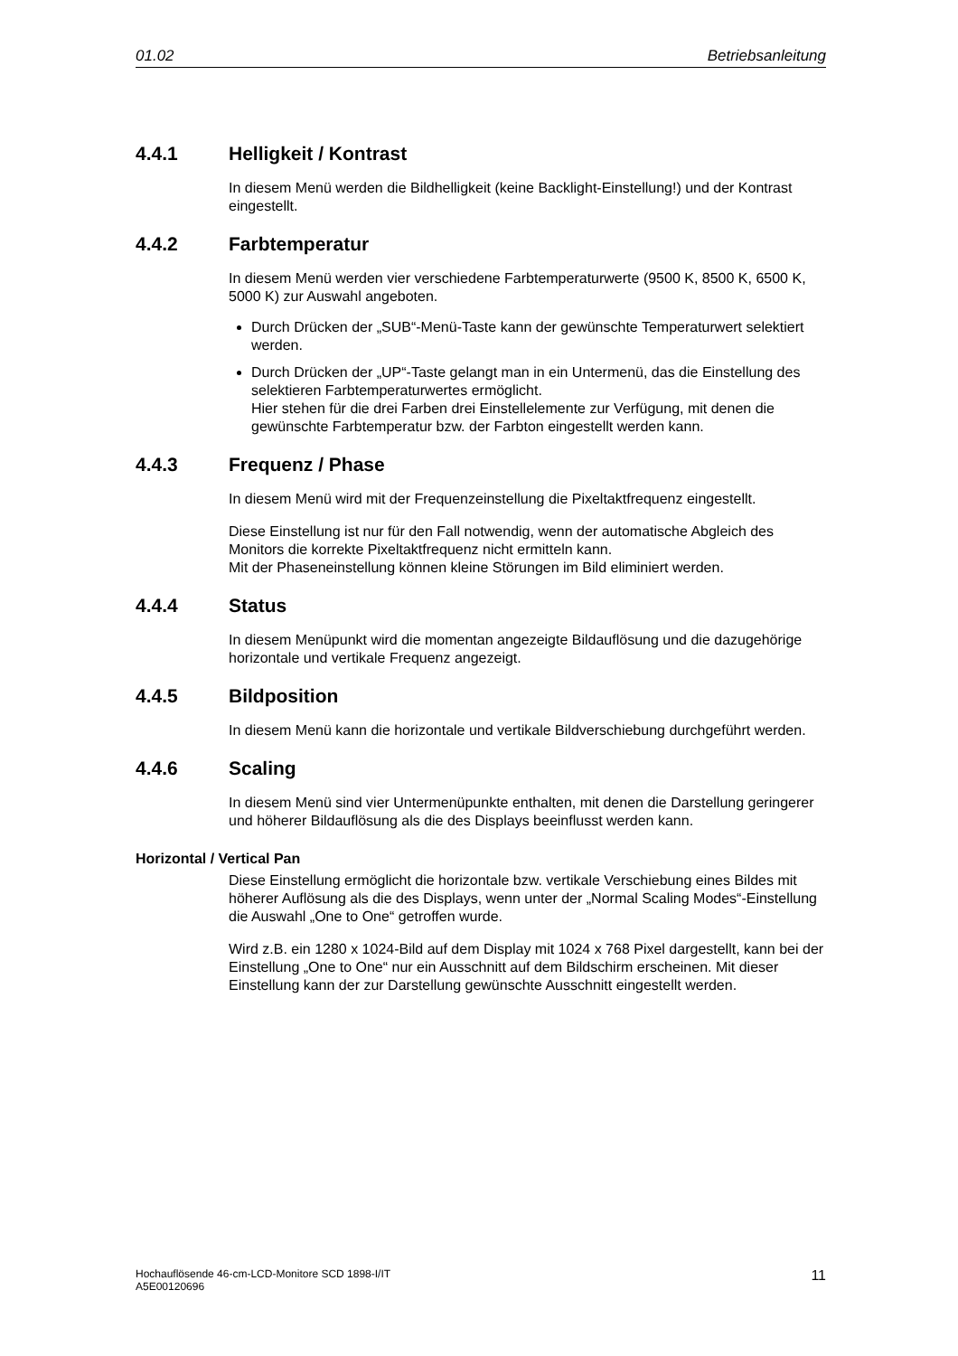01.02 Betriebsanleitung
4.4.1 Helligkeit / Kontrast
In diesem Menü werden die Bildhelligkeit (keine Backlight-Einstellung!) und der Kontrast eingestellt.
4.4.2 Farbtemperatur
In diesem Menü werden vier verschiedene Farbtemperaturwerte (9500 K, 8500 K, 6500 K, 5000 K) zur Auswahl angeboten.
Durch Drücken der „SUB“-Menü-Taste kann der gewünschte Temperaturwert selektiert werden.
Durch Drücken der „UP“-Taste gelangt man in ein Untermenü, das die Einstellung des selektieren Farbtemperaturwertes ermöglicht.
Hier stehen für die drei Farben drei Einstellelemente zur Verfügung, mit denen die gewünschte Farbtemperatur bzw. der Farbton eingestellt werden kann.
4.4.3 Frequenz / Phase
In diesem Menü wird mit der Frequenzeinstellung die Pixeltaktfrequenz eingestellt.
Diese Einstellung ist nur für den Fall notwendig, wenn der automatische Abgleich des Monitors die korrekte Pixeltaktfrequenz nicht ermitteln kann.
Mit der Phaseneinstellung können kleine Störungen im Bild eliminiert werden.
4.4.4 Status
In diesem Menüpunkt wird die momentan angezeigte Bildauflösung und die dazugehörige horizontale und vertikale Frequenz angezeigt.
4.4.5 Bildposition
In diesem Menü kann die horizontale und vertikale Bildverschiebung durchgeführt werden.
4.4.6 Scaling
In diesem Menü sind vier Untermenüpunkte enthalten, mit denen die Darstellung geringerer und höherer Bildauflösung als die des Displays beeinflusst werden kann.
Horizontal / Vertical Pan
Diese Einstellung ermöglicht die horizontale bzw. vertikale Verschiebung eines Bildes mit höherer Auflösung als die des Displays, wenn unter der „Normal Scaling Modes“-Einstellung die Auswahl „One to One“ getroffen wurde.
Wird z.B. ein 1280 x 1024-Bild auf dem Display mit 1024 x 768 Pixel dargestellt, kann bei der Einstellung „One to One“ nur ein Ausschnitt auf dem Bildschirm erscheinen. Mit dieser Einstellung kann der zur Darstellung gewünschte Ausschnitt eingestellt werden.
Hochauflösende 46-cm-LCD-Monitore SCD 1898-I/IT
A5E00120696 11